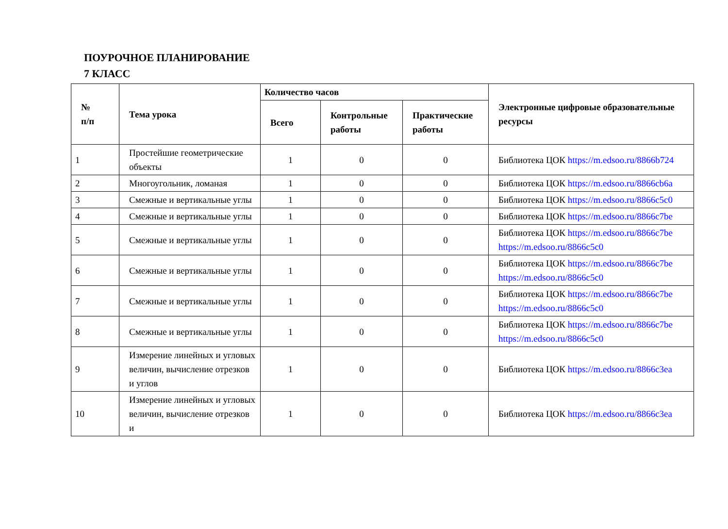ПОУРОЧНОЕ ПЛАНИРОВАНИЕ
7 КЛАСС
| № п/п | Тема урока | Количество часов | | | Электронные цифровые образовательные ресурсы |
| --- | --- | --- | --- | --- | --- |
| | | Всего | Контрольные работы | Практические работы | |
| 1 | Простейшие геометрические объекты | 1 | 0 | 0 | Библиотека ЦОК https://m.edsoo.ru/8866b724 |
| 2 | Многоугольник, ломаная | 1 | 0 | 0 | Библиотека ЦОК https://m.edsoo.ru/8866cb6a |
| 3 | Смежные и вертикальные углы | 1 | 0 | 0 | Библиотека ЦОК https://m.edsoo.ru/8866c5c0 |
| 4 | Смежные и вертикальные углы | 1 | 0 | 0 | Библиотека ЦОК https://m.edsoo.ru/8866c7be |
| 5 | Смежные и вертикальные углы | 1 | 0 | 0 | Библиотека ЦОК https://m.edsoo.ru/8866c7be https://m.edsoo.ru/8866c5c0 |
| 6 | Смежные и вертикальные углы | 1 | 0 | 0 | Библиотека ЦОК https://m.edsoo.ru/8866c7be https://m.edsoo.ru/8866c5c0 |
| 7 | Смежные и вертикальные углы | 1 | 0 | 0 | Библиотека ЦОК https://m.edsoo.ru/8866c7be https://m.edsoo.ru/8866c5c0 |
| 8 | Смежные и вертикальные углы | 1 | 0 | 0 | Библиотека ЦОК https://m.edsoo.ru/8866c7be https://m.edsoo.ru/8866c5c0 |
| 9 | Измерение линейных и угловых величин, вычисление отрезков и углов | 1 | 0 | 0 | Библиотека ЦОК https://m.edsoo.ru/8866c3ea |
| 10 | Измерение линейных и угловых величин, вычисление отрезков и | 1 | 0 | 0 | Библиотека ЦОК https://m.edsoo.ru/8866c3ea |